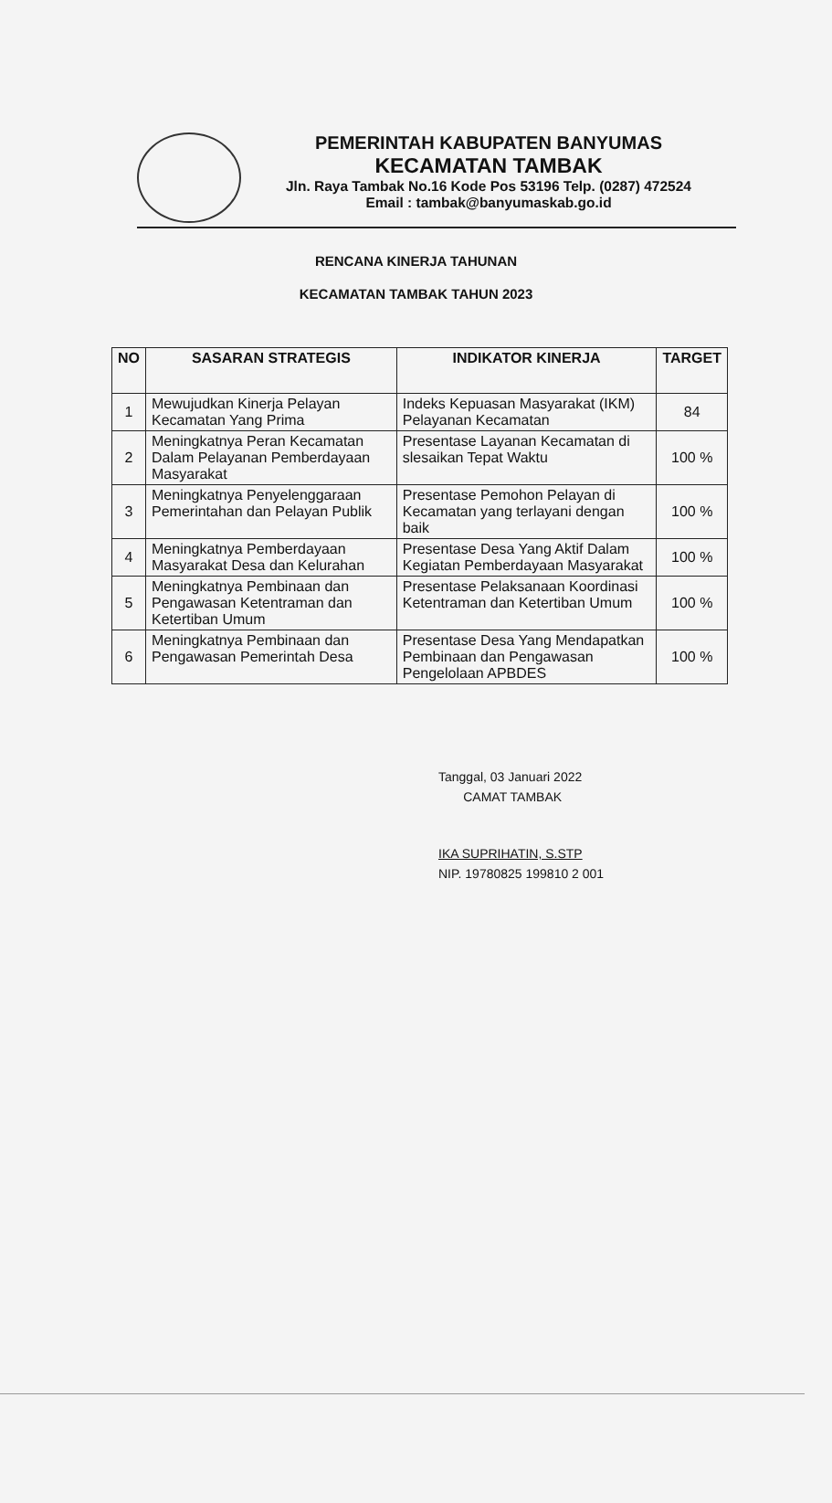PEMERINTAH KABUPATEN BANYUMAS
KECAMATAN TAMBAK
Jln. Raya Tambak No.16 Kode Pos 53196 Telp. (0287) 472524
Email : tambak@banyumaskab.go.id
RENCANA KINERJA TAHUNAN
KECAMATAN TAMBAK TAHUN 2023
| NO | SASARAN STRATEGIS | INDIKATOR KINERJA | TARGET |
| --- | --- | --- | --- |
| 1 | Mewujudkan Kinerja Pelayan Kecamatan Yang Prima | Indeks Kepuasan Masyarakat (IKM) Pelayanan Kecamatan | 84 |
| 2 | Meningkatnya Peran Kecamatan Dalam Pelayanan Pemberdayaan Masyarakat | Presentase Layanan Kecamatan di slesaikan Tepat Waktu | 100 % |
| 3 | Meningkatnya Penyelenggaraan Pemerintahan dan Pelayan Publik | Presentase Pemohon Pelayan di Kecamatan yang terlayani dengan baik | 100 % |
| 4 | Meningkatnya Pemberdayaan Masyarakat Desa dan Kelurahan | Presentase Desa Yang Aktif Dalam Kegiatan Pemberdayaan Masyarakat | 100 % |
| 5 | Meningkatnya Pembinaan dan Pengawasan Ketentraman dan Ketertiban Umum | Presentase Pelaksanaan Koordinasi Ketentraman dan Ketertiban Umum | 100 % |
| 6 | Meningkatnya Pembinaan dan Pengawasan Pemerintah Desa | Presentase Desa Yang Mendapatkan Pembinaan dan Pengawasan Pengelolaan APBDES | 100 % |
Tanggal, 03 Januari 2022
CAMAT TAMBAK
IKA SUPRIHATIN, S.STP
NIP. 19780825 199810 2 001